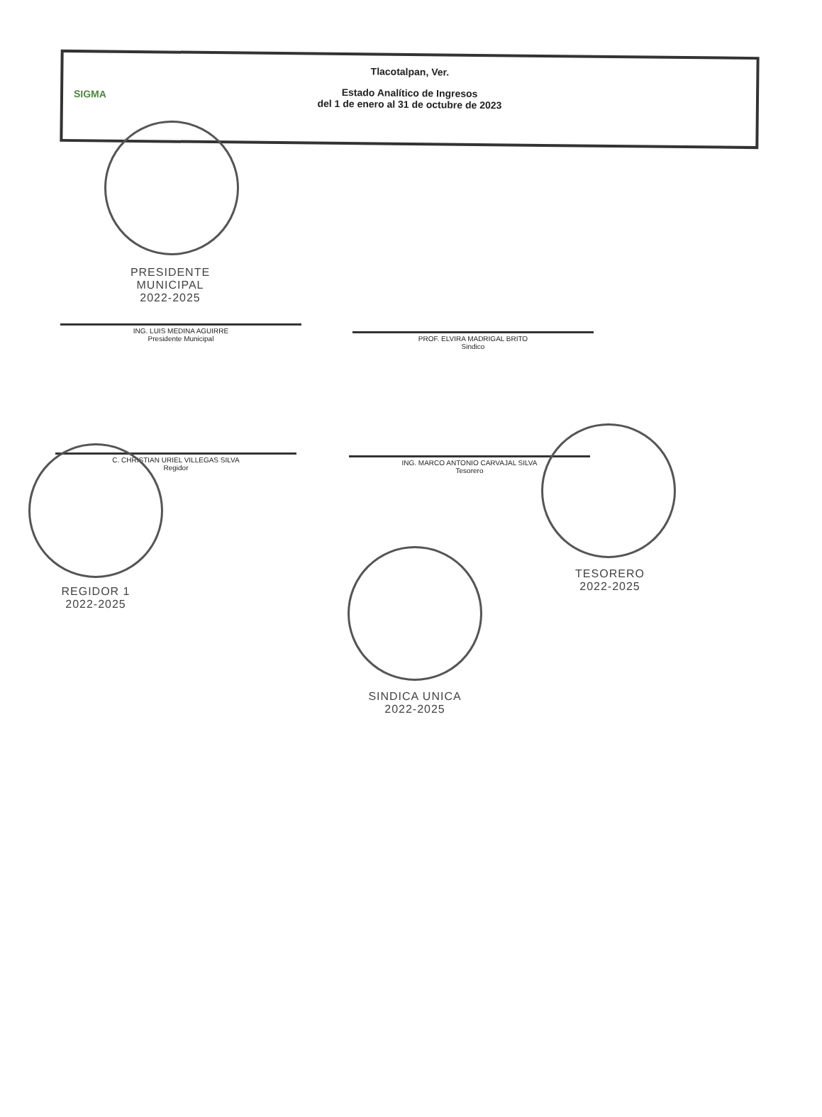SIGMA
Tlacotalpan, Ver.
Estado Analítico de Ingresos
del 1 de enero al 31 de octubre de 2023
PRESIDENTE MUNICIPAL
2022-2025
ING. LUIS MEDINA AGUIRRE
Presidente Municipal
PROF. ELVIRA MADRIGAL BRITO
Sindico
C. CHRISTIAN URIEL VILLEGAS SILVA
Regidor
ING. MARCO ANTONIO CARVAJAL SILVA
Tesorero
REGIDOR 1
2022-2025
TESORERO
2022-2025
SINDICA UNICA
2022-2025